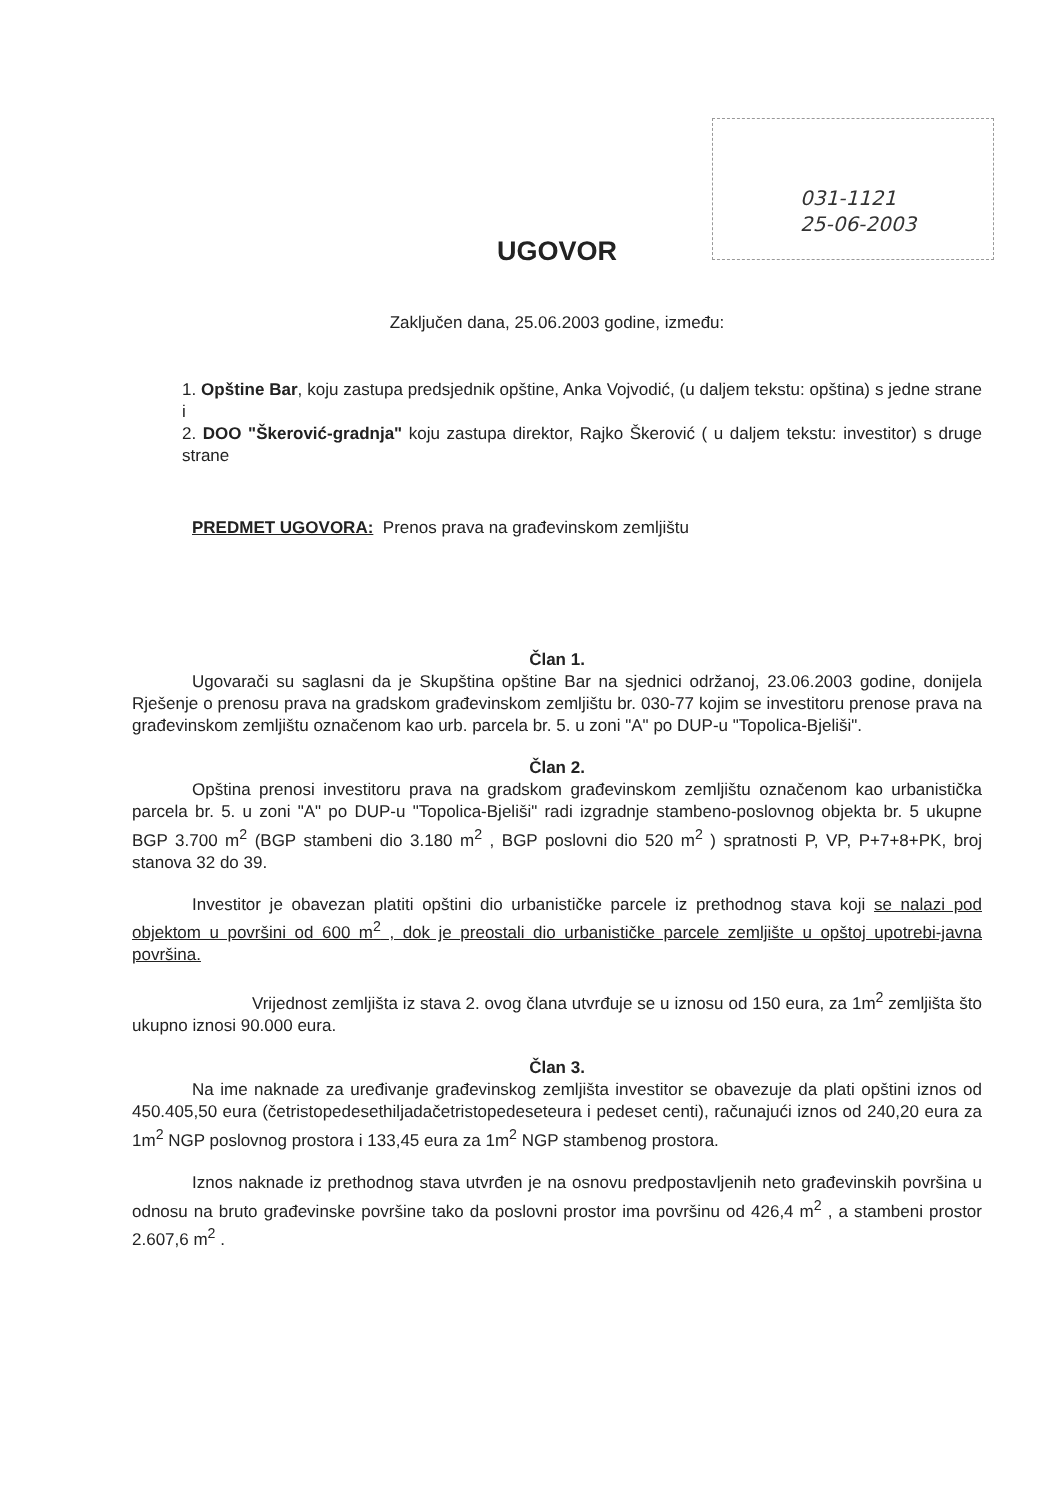031-1121
25-06-2003
UGOVOR
Zaključen dana, 25.06.2003 godine, između:
1. Opštine Bar, koju zastupa predsjednik opštine, Anka Vojvodić, (u daljem tekstu: opština) s jedne strane i
2. DOO "Škerović-gradnja" koju zastupa direktor, Rajko Škerović ( u daljem tekstu: investitor) s druge strane
PREDMET UGOVORA: Prenos prava na građevinskom zemljištu
Član 1.
Ugovarači su saglasni da je Skupština opštine Bar na sjednici održanoj, 23.06.2003 godine, donijela Rješenje o prenosu prava na gradskom građevinskom zemljištu br. 030-77 kojim se investitoru prenose prava na građevinskom zemljištu označenom kao urb. parcela br. 5. u zoni "A" po DUP-u "Topolica-Bjeliši".
Član 2.
Opština prenosi investitoru prava na gradskom građevinskom zemljištu označenom kao urbanistička parcela br. 5. u zoni "A" po DUP-u "Topolica-Bjeliši" radi izgradnje stambeno-poslovnog objekta br. 5 ukupne BGP 3.700 m<sup>2</sup> (BGP stambeni dio 3.180 m<sup>2</sup> , BGP poslovni dio 520 m<sup>2</sup> ) spratnosti P, VP, P+7+8+PK, broj stanova 32 do 39.
Investitor je obavezan platiti opštini dio urbanističke parcele iz prethodnog stava koji se nalazi pod objektom u površini od 600 m<sup>2</sup> , dok je preostali dio urbanističke parcele zemljište u opštoj upotrebi-javna površina.
Vrijednost zemljišta iz stava 2. ovog člana utvrđuje se u iznosu od 150 eura, za 1m<sup>2</sup> zemljišta što ukupno iznosi 90.000 eura.
Član 3.
Na ime naknade za uređivanje građevinskog zemljišta investitor se obavezuje da plati opštini iznos od 450.405,50 eura (četristopedesethiljadačetristopedeseteura i pedeset centi), računajući iznos od 240,20 eura za 1m<sup>2</sup> NGP poslovnog prostora i 133,45 eura za 1m<sup>2</sup> NGP stambenog prostora.
Iznos naknade iz prethodnog stava utvrđen je na osnovu predpostavljenih neto građevinskih površina u odnosu na bruto građevinske površine tako da poslovni prostor ima površinu od 426,4 m<sup>2</sup> , a stambeni prostor 2.607,6 m<sup>2</sup> .